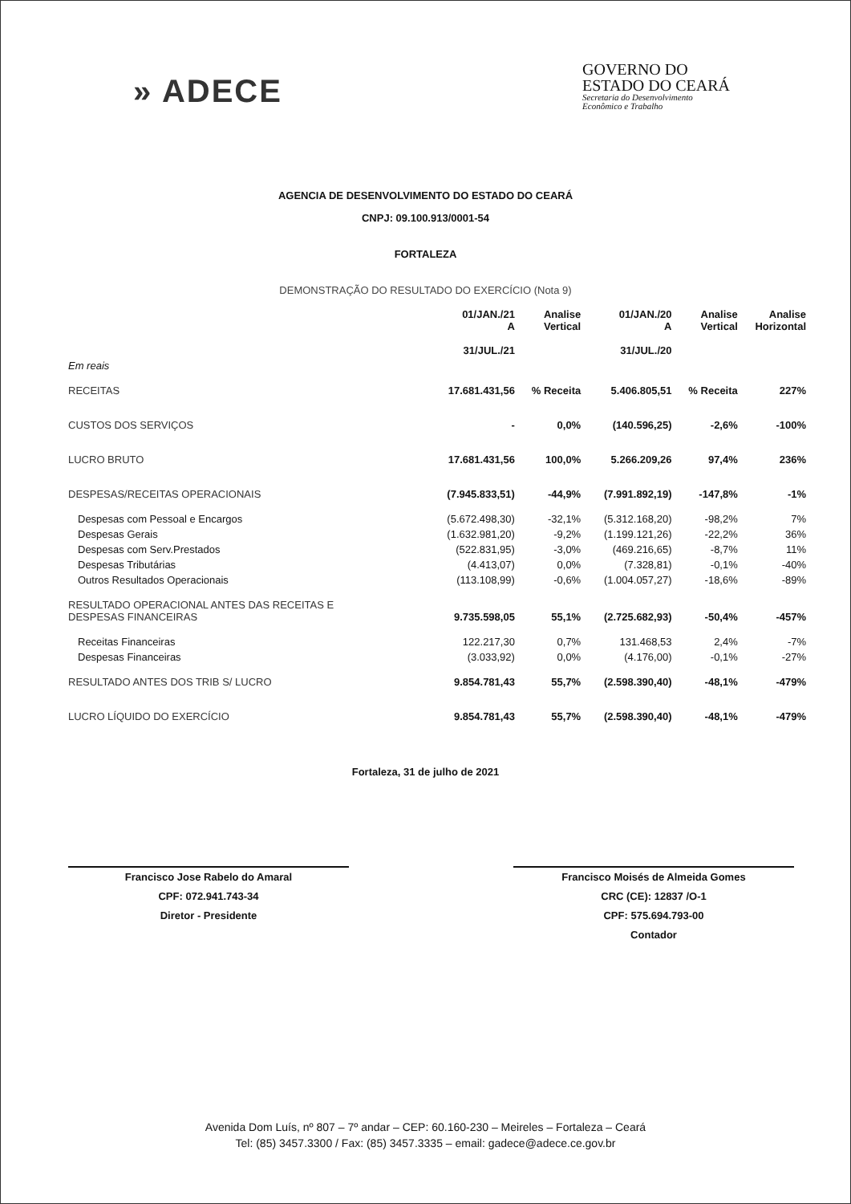» ADECE
GOVERNO DO
ESTADO DO CEARÁ
Secretaria do Desenvolvimento
Econômico e Trabalho
AGENCIA DE DESENVOLVIMENTO DO ESTADO DO CEARÁ
CNPJ: 09.100.913/0001-54
FORTALEZA
DEMONSTRAÇÃO DO RESULTADO DO EXERCÍCIO (Nota 9)
| | 01/JAN./21 A 31/JUL./21 | Analise Vertical | 01/JAN./20 A 31/JUL./20 | Analise Vertical | Analise Horizontal |
| --- | --- | --- | --- | --- | --- |
| Em reais | | | | | |
| RECEITAS | 17.681.431,56 | % Receita | 5.406.805,51 | % Receita | 227% |
| CUSTOS DOS SERVIÇOS | - | 0,0% | (140.596,25) | -2,6% | -100% |
| LUCRO BRUTO | 17.681.431,56 | 100,0% | 5.266.209,26 | 97,4% | 236% |
| DESPESAS/RECEITAS OPERACIONAIS | (7.945.833,51) | -44,9% | (7.991.892,19) | -147,8% | -1% |
| Despesas com Pessoal e Encargos | (5.672.498,30) | -32,1% | (5.312.168,20) | -98,2% | 7% |
| Despesas Gerais | (1.632.981,20) | -9,2% | (1.199.121,26) | -22,2% | 36% |
| Despesas com Serv.Prestados | (522.831,95) | -3,0% | (469.216,65) | -8,7% | 11% |
| Despesas Tributárias | (4.413,07) | 0,0% | (7.328,81) | -0,1% | -40% |
| Outros Resultados Operacionais | (113.108,99) | -0,6% | (1.004.057,27) | -18,6% | -89% |
| RESULTADO OPERACIONAL ANTES DAS RECEITAS E DESPESAS FINANCEIRAS | 9.735.598,05 | 55,1% | (2.725.682,93) | -50,4% | -457% |
| Receitas Financeiras | 122.217,30 | 0,7% | 131.468,53 | 2,4% | -7% |
| Despesas Financeiras | (3.033,92) | 0,0% | (4.176,00) | -0,1% | -27% |
| RESULTADO ANTES DOS TRIB S/ LUCRO | 9.854.781,43 | 55,7% | (2.598.390,40) | -48,1% | -479% |
| LUCRO LÍQUIDO DO EXERCÍCIO | 9.854.781,43 | 55,7% | (2.598.390,40) | -48,1% | -479% |
Fortaleza, 31 de julho de 2021
Francisco Jose Rabelo do Amaral
CPF: 072.941.743-34
Diretor - Presidente
Francisco Moisés de Almeida Gomes
CRC (CE): 12837 /O-1
CPF: 575.694.793-00
Contador
Avenida Dom Luís, nº 807 – 7º andar – CEP: 60.160-230 – Meireles – Fortaleza – Ceará
Tel: (85) 3457.3300 / Fax: (85) 3457.3335 – email: gadece@adece.ce.gov.br